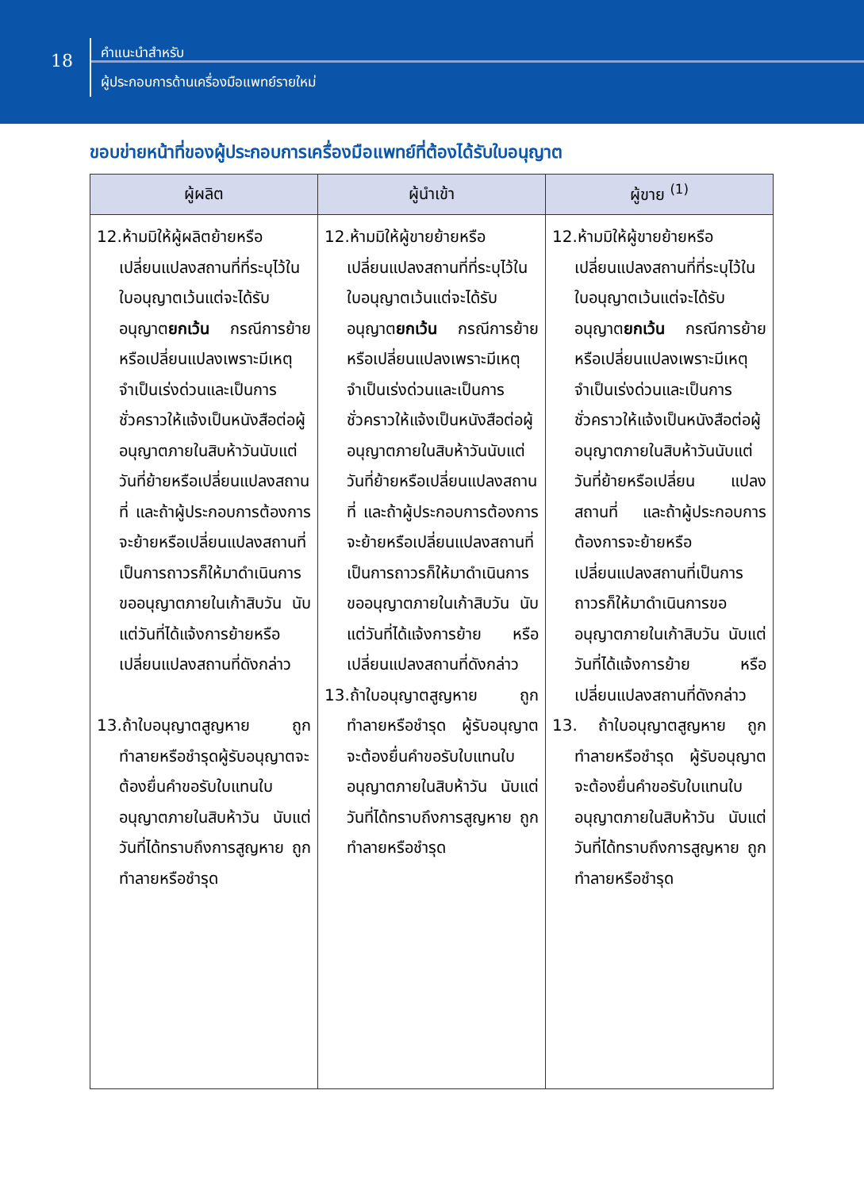18
คำแนะนำสำหรับ
ผู้ประกอบการด้านเครื่องมือแพทย์รายใหม่
ขอบข่ายหน้าที่ของผู้ประกอบการเครื่องมือแพทย์ที่ต้องได้รับใบอนุญาต
| ผู้ผลิต | ผู้นำเข้า | ผู้ขาย <sup>(1)</sup> |
| --- | --- | --- |
| 12.ห้ามมิให้ผู้ผลิตย้ายหรือเปลี่ยนแปลงสถานที่ที่ระบุไว้ในใบอนุญาตเว้นแต่จะได้รับอนุญาต ยกเว้น กรณีการย้ายหรือเปลี่ยนแปลงเพราะมีเหตุจำเป็นเร่งด่วนและเป็นการชั่วคราวให้แจ้งเป็นหนังสือต่อผู้อนุญาตภายในสิบห้าวันนับแต่วันที่ย้ายหรือเปลี่ยนแปลงสถานที่ และถ้าผู้ประกอบการต้องการจะย้ายหรือเปลี่ยนแปลงสถานที่เป็นการถาวรก็ให้มาดำเนินการขออนุญาตภายในเก้าสิบวัน นับแต่วันที่ได้แจ้งการย้ายหรือเปลี่ยนแปลงสถานที่ดังกล่าว 13.ถ้าใบอนุญาตสูญหาย ถูกทำลายหรือชำรุดผู้รับอนุญาตจะต้องยื่นคำขอรับใบแทนใบอนุญาตภายในสิบห้าวัน นับแต่วันที่ได้ทราบถึงการสูญหาย ถูกทำลายหรือชำรุด | 12.ห้ามมิให้ผู้ขายย้ายหรือเปลี่ยนแปลงสถานที่ที่ระบุไว้ในใบอนุญาตเว้นแต่จะได้รับอนุญาต ยกเว้น กรณีการย้ายหรือเปลี่ยนแปลงเพราะมีเหตุจำเป็นเร่งด่วนและเป็นการชั่วคราวให้แจ้งเป็นหนังสือต่อผู้อนุญาตภายในสิบห้าวันนับแต่วันที่ย้ายหรือเปลี่ยนแปลงสถานที่ และถ้าผู้ประกอบการต้องการจะย้ายหรือเปลี่ยนแปลงสถานที่เป็นการถาวรก็ให้มาดำเนินการขออนุญาตภายในเก้าสิบวัน นับแต่วันที่ได้แจ้งการย้าย หรือเปลี่ยนแปลงสถานที่ดังกล่าว 13.ถ้าใบอนุญาตสูญหาย ถูกทำลายหรือชำรุด ผู้รับอนุญาต จะต้องยื่นคำขอรับใบแทนใบอนุญาตภายในสิบห้าวัน นับแต่วันที่ได้ทราบถึงการสูญหาย ถูกทำลายหรือชำรุด | 12.ห้ามมิให้ผู้ขายย้ายหรือเปลี่ยนแปลงสถานที่ที่ระบุไว้ในใบอนุญาตเว้นแต่จะได้รับอนุญาต ยกเว้น กรณีการย้ายหรือเปลี่ยนแปลงเพราะมีเหตุจำเป็นเร่งด่วนและเป็นการชั่วคราวให้แจ้งเป็นหนังสือต่อผู้อนุญาตภายในสิบห้าวันนับแต่วันที่ย้ายหรือเปลี่ยน แปลงสถานที่ และถ้าผู้ประกอบการต้องการจะย้ายหรือเปลี่ยนแปลงสถานที่เป็นการถาวรก็ให้มาดำเนินการขออนุญาตภายในเก้าสิบวัน นับแต่วันที่ได้แจ้งการย้าย หรือเปลี่ยนแปลงสถานที่ดังกล่าว 13. ถ้าใบอนุญาตสูญหาย ถูกทำลายหรือชำรุด ผู้รับอนุญาต จะต้องยื่นคำขอรับใบแทนใบอนุญาตภายในสิบห้าวัน นับแต่วันที่ได้ทราบถึงการสูญหาย ถูกทำลายหรือชำรุด |